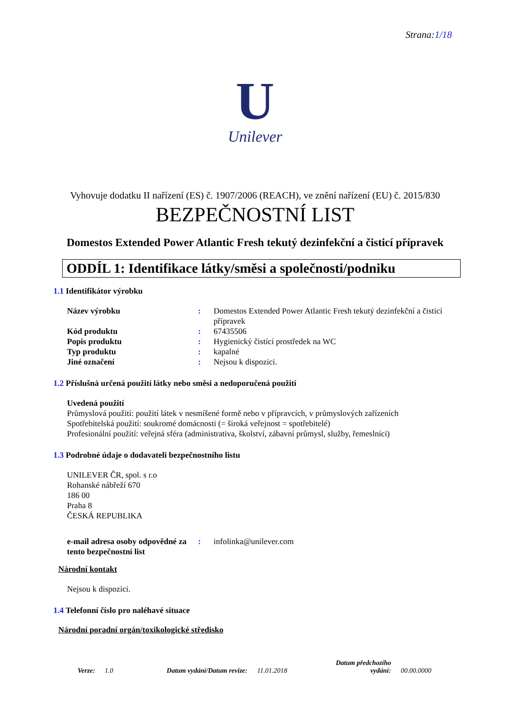Strana:1/18
U
Unilever
Vyhovuje dodatku II nařízení (ES) č. 1907/2006 (REACH), ve znění nařízení (EU) č. 2015/830
BEZPEČNOSTNÍ LIST
Domestos Extended Power Atlantic Fresh tekutý dezinfekční a čisticí přípravek
ODDÍL 1: Identifikace látky/směsi a společnosti/podniku
1.1 Identifikátor výrobku
Název výrobku : Domestos Extended Power Atlantic Fresh tekutý dezinfekční a čisticí přípravek
Kód produktu : 67435506
Popis produktu : Hygienický čistící prostředek na WC
Typ produktu : kapalné
Jiné označení : Nejsou k dispozici.
1.2 Příslušná určená použití látky nebo směsi a nedoporučená použití
Uvedená použití
Průmyslová použití: použití látek v nesmíšené formě nebo v přípravcích, v průmyslových zařízeních
Spotřebitelská použití: soukromé domácnosti (= široká veřejnost = spotřebitelé)
Profesionální použití: veřejná sféra (administrativa, školství, zábavní průmysl, služby, řemeslníci)
1.3 Podrobné údaje o dodavateli bezpečnostního listu
UNILEVER ČR, spol. s r.o
Rohanské nábřeží 670
186 00
Praha 8
ČESKÁ REPUBLIKA
e-mail adresa osoby odpovědné za tento bezpečnostní list
: infolinka@unilever.com
Národní kontakt
Nejsou k dispozici.
1.4 Telefonní číslo pro naléhavé situace
Národní poradní orgán/toxikologické středisko
Verze: 1.0 Datum vydání/Datum revize: 11.01.2018 Datum předchozího
vydání: 00.00.0000